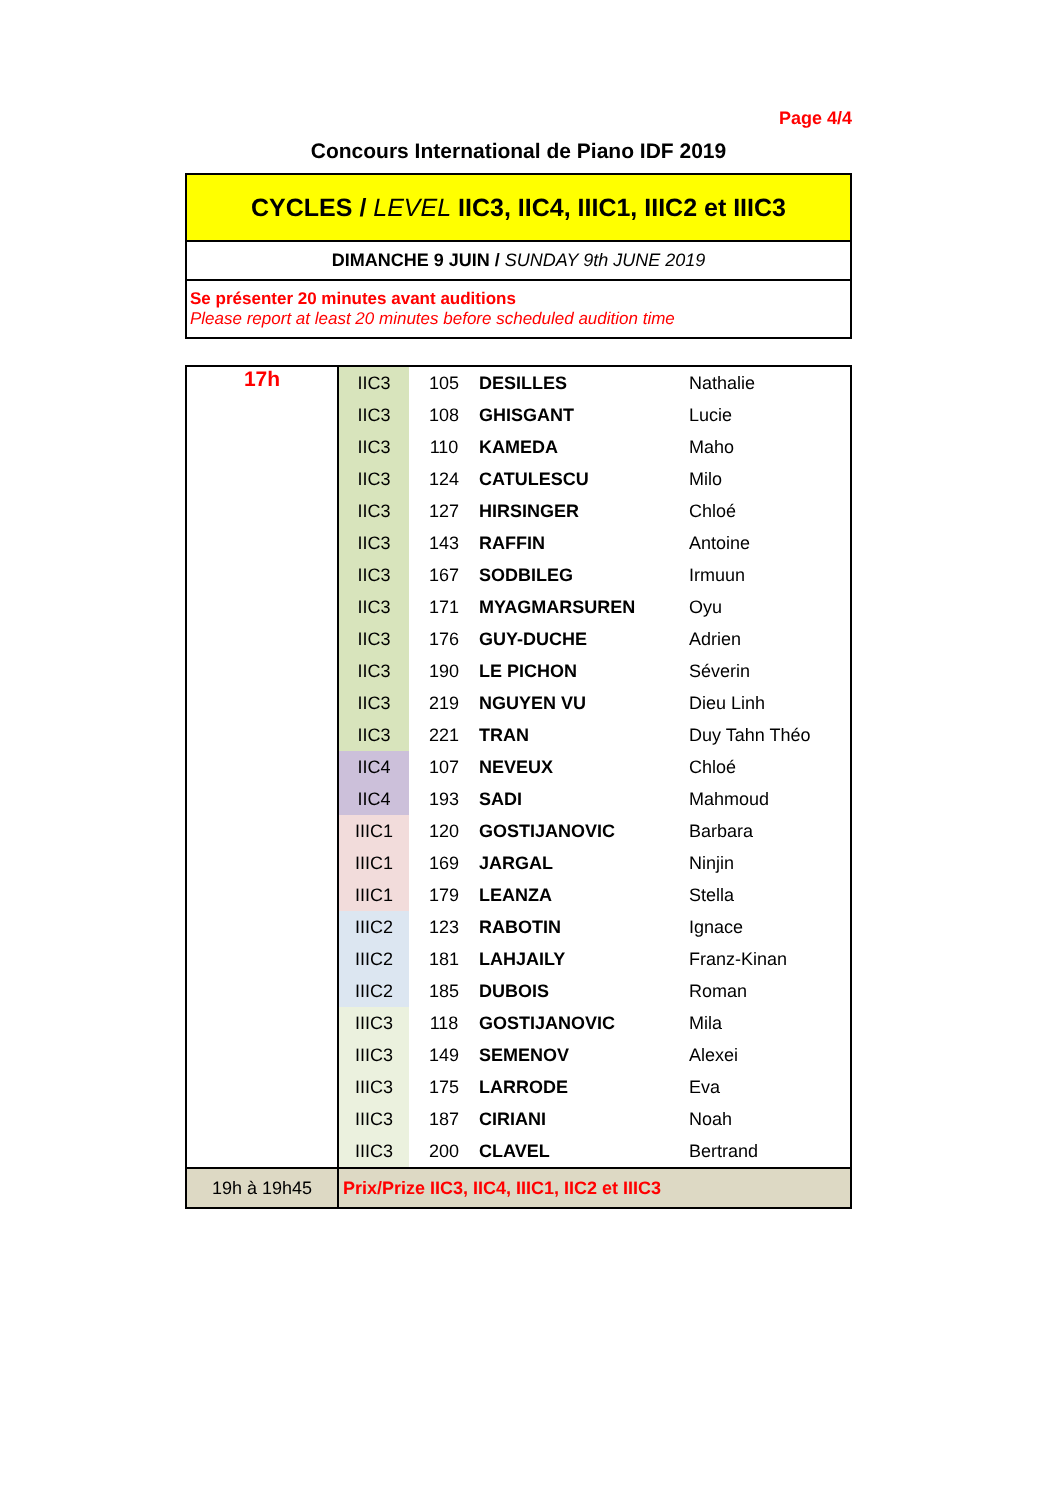Page 4/4
Concours International de Piano IDF 2019
CYCLES / LEVEL IIC3, IIC4, IIIC1, IIIC2 et IIIC3
DIMANCHE 9 JUIN / SUNDAY 9th JUNE 2019
Se présenter 20 minutes avant auditions
Please report at least 20 minutes before scheduled audition time
| 17h | IIC3 | 105 | DESILLES | Nathalie |
| | IIC3 | 108 | GHISGANT | Lucie |
| | IIC3 | 110 | KAMEDA | Maho |
| | IIC3 | 124 | CATULESCU | Milo |
| | IIC3 | 127 | HIRSINGER | Chloé |
| | IIC3 | 143 | RAFFIN | Antoine |
| | IIC3 | 167 | SODBILEG | Irmuun |
| | IIC3 | 171 | MYAGMARSUREN | Oyu |
| | IIC3 | 176 | GUY-DUCHE | Adrien |
| | IIC3 | 190 | LE PICHON | Séverin |
| | IIC3 | 219 | NGUYEN VU | Dieu Linh |
| | IIC3 | 221 | TRAN | Duy Tahn Théo |
| | IIC4 | 107 | NEVEUX | Chloé |
| | IIC4 | 193 | SADI | Mahmoud |
| | IIIC1 | 120 | GOSTIJANOVIC | Barbara |
| | IIIC1 | 169 | JARGAL | Ninjin |
| | IIIC1 | 179 | LEANZA | Stella |
| | IIIC2 | 123 | RABOTIN | Ignace |
| | IIIC2 | 181 | LAHJAILY | Franz-Kinan |
| | IIIC2 | 185 | DUBOIS | Roman |
| | IIIC3 | 118 | GOSTIJANOVIC | Mila |
| | IIIC3 | 149 | SEMENOV | Alexei |
| | IIIC3 | 175 | LARRODE | Eva |
| | IIIC3 | 187 | CIRIANI | Noah |
| | IIIC3 | 200 | CLAVEL | Bertrand |
| 19h à 19h45 | Prix/Prize IIC3, IIC4, IIIC1, IIC2 et IIIC3 | | | |